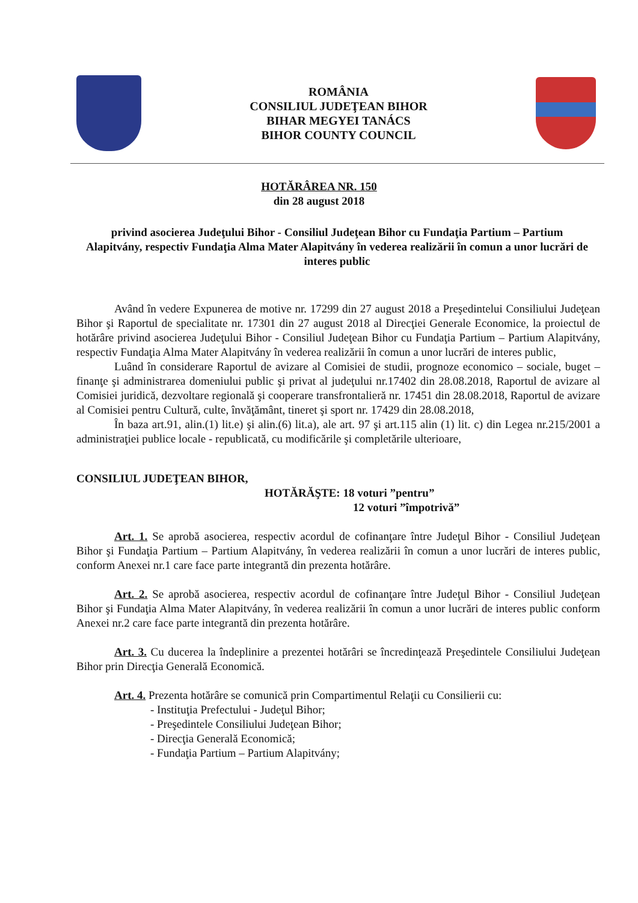ROMÂNIA
CONSILIUL JUDEŢEAN BIHOR
BIHAR MEGYEI TANÁCS
BIHOR COUNTY COUNCIL
HOTĂRÂREA NR. 150
din 28 august 2018
privind asocierea Judeţului Bihor - Consiliul Judeţean Bihor cu Fundaţia Partium – Partium Alapitvány, respectiv Fundaţia Alma Mater Alapitvány în vederea realizării în comun a unor lucrări de interes public
Având în vedere Expunerea de motive nr. 17299 din 27 august 2018 a Preşedintelui Consiliului Judeţean Bihor şi Raportul de specialitate nr. 17301 din 27 august 2018 al Direcţiei Generale Economice, la proiectul de hotărâre privind asocierea Judeţului Bihor - Consiliul Judeţean Bihor cu Fundaţia Partium – Partium Alapitvány, respectiv Fundaţia Alma Mater Alapitvány în vederea realizării în comun a unor lucrări de interes public,
Luând în considerare Raportul de avizare al Comisiei de studii, prognoze economico – sociale, buget – finanţe şi administrarea domeniului public şi privat al judeţului nr.17402 din 28.08.2018, Raportul de avizare al Comisiei juridică, dezvoltare regională şi cooperare transfrontalieră nr. 17451 din 28.08.2018, Raportul de avizare al Comisiei pentru Cultură, culte, învăţământ, tineret şi sport nr. 17429 din 28.08.2018,
În baza art.91, alin.(1) lit.e) şi alin.(6) lit.a), ale art. 97 şi art.115 alin (1) lit. c) din Legea nr.215/2001 a administraţiei publice locale - republicată, cu modificările şi completările ulterioare,
CONSILIUL JUDEŢEAN BIHOR,
HOTĂRĂŞTE: 18 voturi ”pentru”
12 voturi ”împotrivă”
Art. 1. Se aprobă asocierea, respectiv acordul de cofinanţare între Judeţul Bihor - Consiliul Judeţean Bihor şi Fundaţia Partium – Partium Alapitvány, în vederea realizării în comun a unor lucrări de interes public, conform Anexei nr.1 care face parte integrantă din prezenta hotărâre.
Art. 2. Se aprobă asocierea, respectiv acordul de cofinanţare între Judeţul Bihor - Consiliul Judeţean Bihor şi Fundaţia Alma Mater Alapitvány, în vederea realizării în comun a unor lucrări de interes public conform Anexei nr.2 care face parte integrantă din prezenta hotărâre.
Art. 3. Cu ducerea la îndeplinire a prezentei hotărâri se încredinţează Preşedintele Consiliului Judeţean Bihor prin Direcţia Generală Economică.
Art. 4. Prezenta hotărâre se comunică prin Compartimentul Relaţii cu Consilierii cu:
- Instituţia Prefectului - Judeţul Bihor;
- Preşedintele Consiliului Judeţean Bihor;
- Direcţia Generală Economică;
- Fundaţia Partium – Partium Alapitvány;